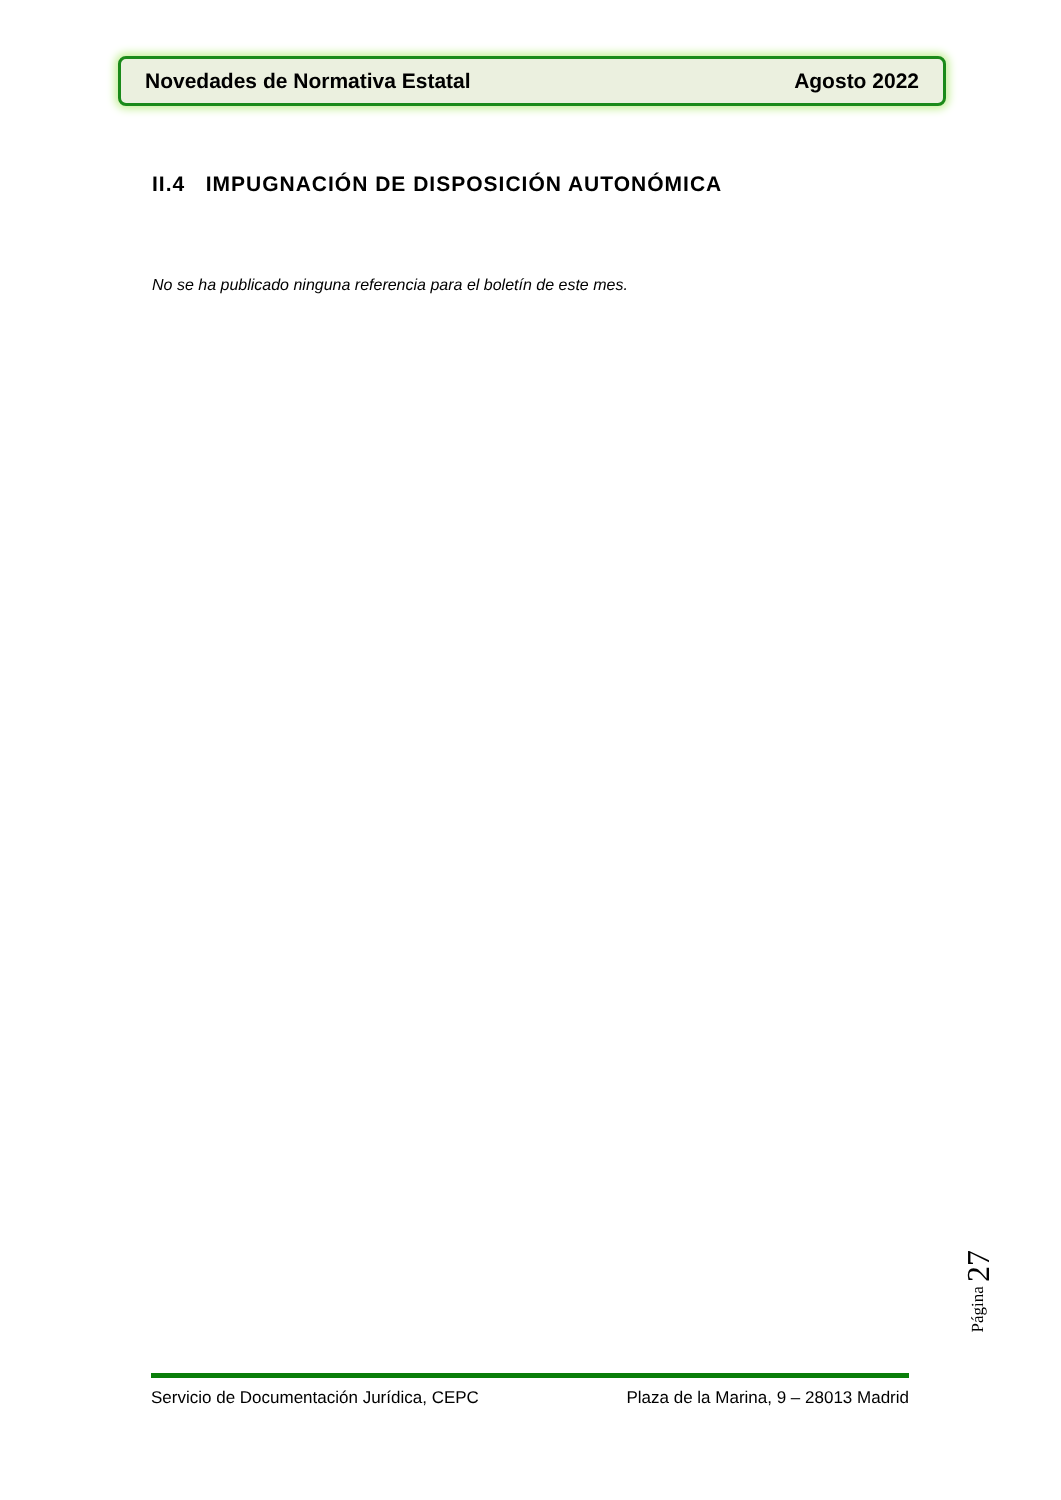Novedades de Normativa Estatal Agosto 2022
II.4 IMPUGNACIÓN DE DISPOSICIÓN AUTONÓMICA
No se ha publicado ninguna referencia para el boletín de este mes.
Página 27
Servicio de Documentación Jurídica, CEPC
Plaza de la Marina, 9 – 28013 Madrid